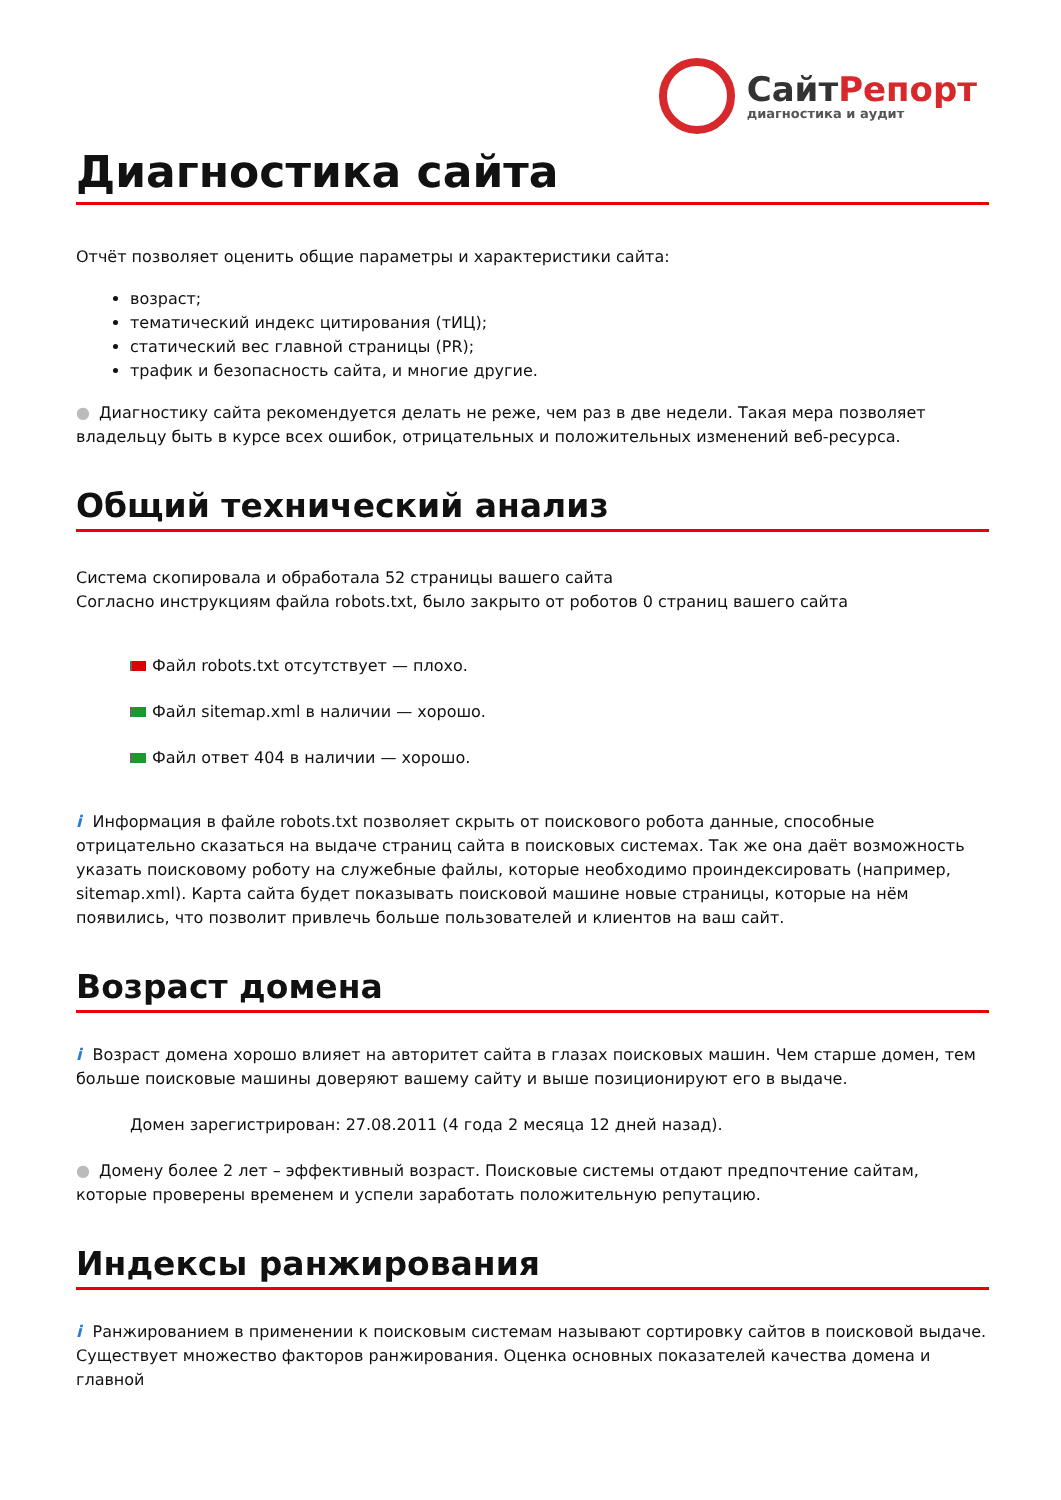СайтРепорт
диагностика и аудит
Диагностика сайта
Отчёт позволяет оценить общие параметры и характеристики сайта:
возраст;
тематический индекс цитирования (тИЦ);
статический вес главной страницы (PR);
трафик и безопасность сайта, и многие другие.
● Диагностику сайта рекомендуется делать не реже, чем раз в две недели. Такая мера позволяет владельцу быть в курсе всех ошибок, отрицательных и положительных изменений веб-ресурса.
Общий технический анализ
Система скопировала и обработала 52 страницы вашего сайта
Согласно инструкциям файла robots.txt, было закрыто от роботов 0 страниц вашего сайта
Файл robots.txt отсутствует — плохо.
Файл sitemap.xml в наличии — хорошо.
Файл ответ 404 в наличии — хорошо.
i Информация в файле robots.txt позволяет скрыть от поискового робота данные, способные отрицательно сказаться на выдаче страниц сайта в поисковых системах. Так же она даёт возможность указать поисковому роботу на служебные файлы, которые необходимо проиндексировать (например, sitemap.xml). Карта сайта будет показывать поисковой машине новые страницы, которые на нём появились, что позволит привлечь больше пользователей и клиентов на ваш сайт.
Возраст домена
i Возраст домена хорошо влияет на авторитет сайта в глазах поисковых машин. Чем старше домен, тем больше поисковые машины доверяют вашему сайту и выше позиционируют его в выдаче.
Домен зарегистрирован: 27.08.2011 (4 года 2 месяца 12 дней назад).
● Домену более 2 лет – эффективный возраст. Поисковые системы отдают предпочтение сайтам, которые проверены временем и успели заработать положительную репутацию.
Индексы ранжирования
i Ранжированием в применении к поисковым системам называют сортировку сайтов в поисковой выдаче. Существует множество факторов ранжирования. Оценка основных показателей качества домена и главной